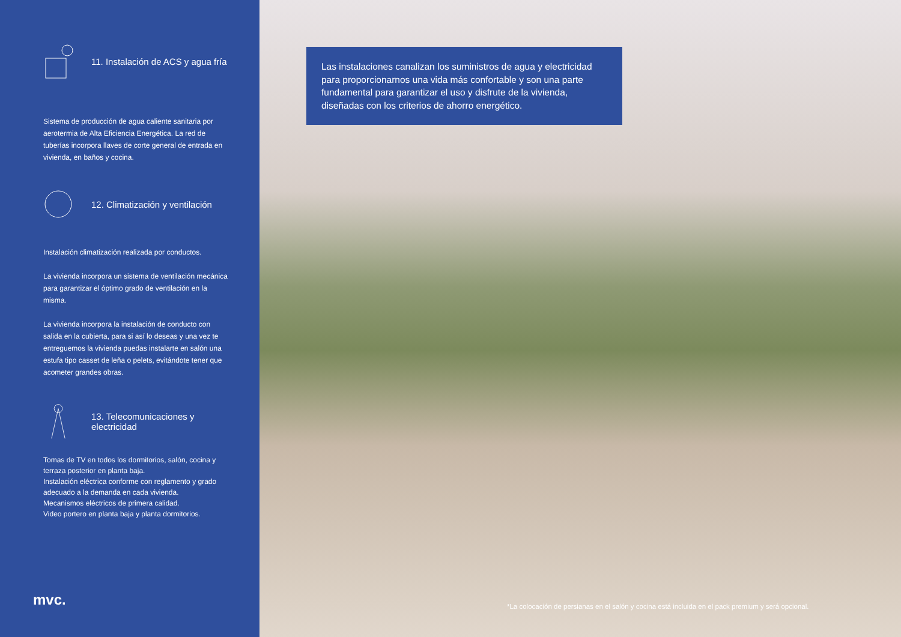11. Instalación de ACS y agua fría
Sistema de producción de agua caliente sanitaria por aerotermia de Alta Eficiencia Energética. La red de tuberías incorpora llaves de corte general de entrada en vivienda, en baños y cocina.
12. Climatización y ventilación
Instalación climatización realizada por conductos.
La vivienda incorpora un sistema de ventilación mecánica para garantizar el óptimo grado de ventilación en la misma.
La vivienda incorpora la instalación de conducto con salida en la cubierta, para si así lo deseas y una vez te entreguemos la vivienda puedas instalarte en salón una estufa tipo casset de leña o pelets, evitándote tener que acometer grandes obras.
13. Telecomunicaciones y electricidad
Tomas de TV en todos los dormitorios, salón, cocina y terraza posterior en planta baja.
Instalación eléctrica conforme con reglamento y grado adecuado a la demanda en cada vivienda.
Mecanismos eléctricos de primera calidad.
Video portero en planta baja y planta dormitorios.
mvc.
Las instalaciones canalizan los suministros de agua y electricidad para proporcionarnos una vida más confortable y son una parte fundamental para garantizar el uso y disfrute de la vivienda, diseñadas con los criterios de ahorro energético.
*La colocación de persianas en el salón y cocina está incluida en el pack premium y será opcional.